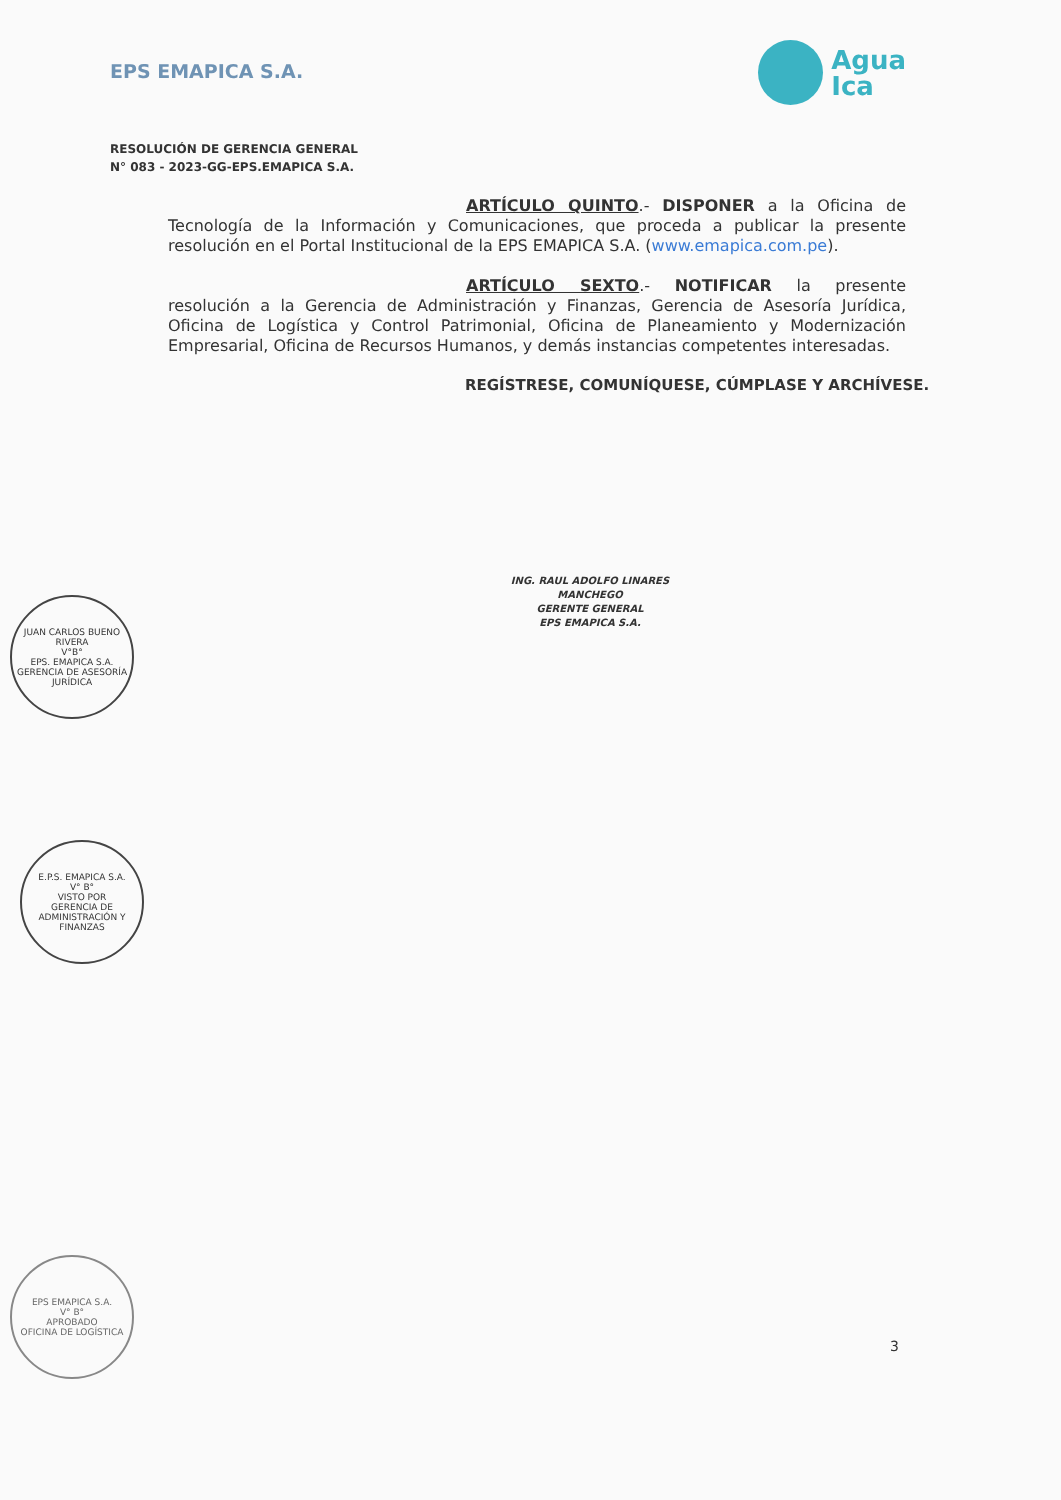EPS EMAPICA S.A.
Agua
Ica
RESOLUCIÓN DE GERENCIA GENERAL
N° 083 - 2023-GG-EPS.EMAPICA S.A.
ARTÍCULO QUINTO.- DISPONER a la Oficina de Tecnología de la Información y Comunicaciones, que proceda a publicar la presente resolución en el Portal Institucional de la EPS EMAPICA S.A. (www.emapica.com.pe).
ARTÍCULO SEXTO.- NOTIFICAR la presente resolución a la Gerencia de Administración y Finanzas, Gerencia de Asesoría Jurídica, Oficina de Logística y Control Patrimonial, Oficina de Planeamiento y Modernización Empresarial, Oficina de Recursos Humanos, y demás instancias competentes interesadas.
REGÍSTRESE, COMUNÍQUESE, CÚMPLASE Y ARCHÍVESE.
ING. RAUL ADOLFO LINARES MANCHEGO
GERENTE GENERAL
EPS EMAPICA S.A.
JUAN CARLOS BUENO RIVERA
V°B°
EPS. EMAPICA S.A.
GERENCIA DE ASESORÍA JURÍDICA
E.P.S. EMAPICA S.A.
V° B°
VISTO POR
GERENCIA DE ADMINISTRACIÓN Y FINANZAS
EPS EMAPICA S.A.
V° B°
APROBADO
OFICINA DE LOGÍSTICA
3